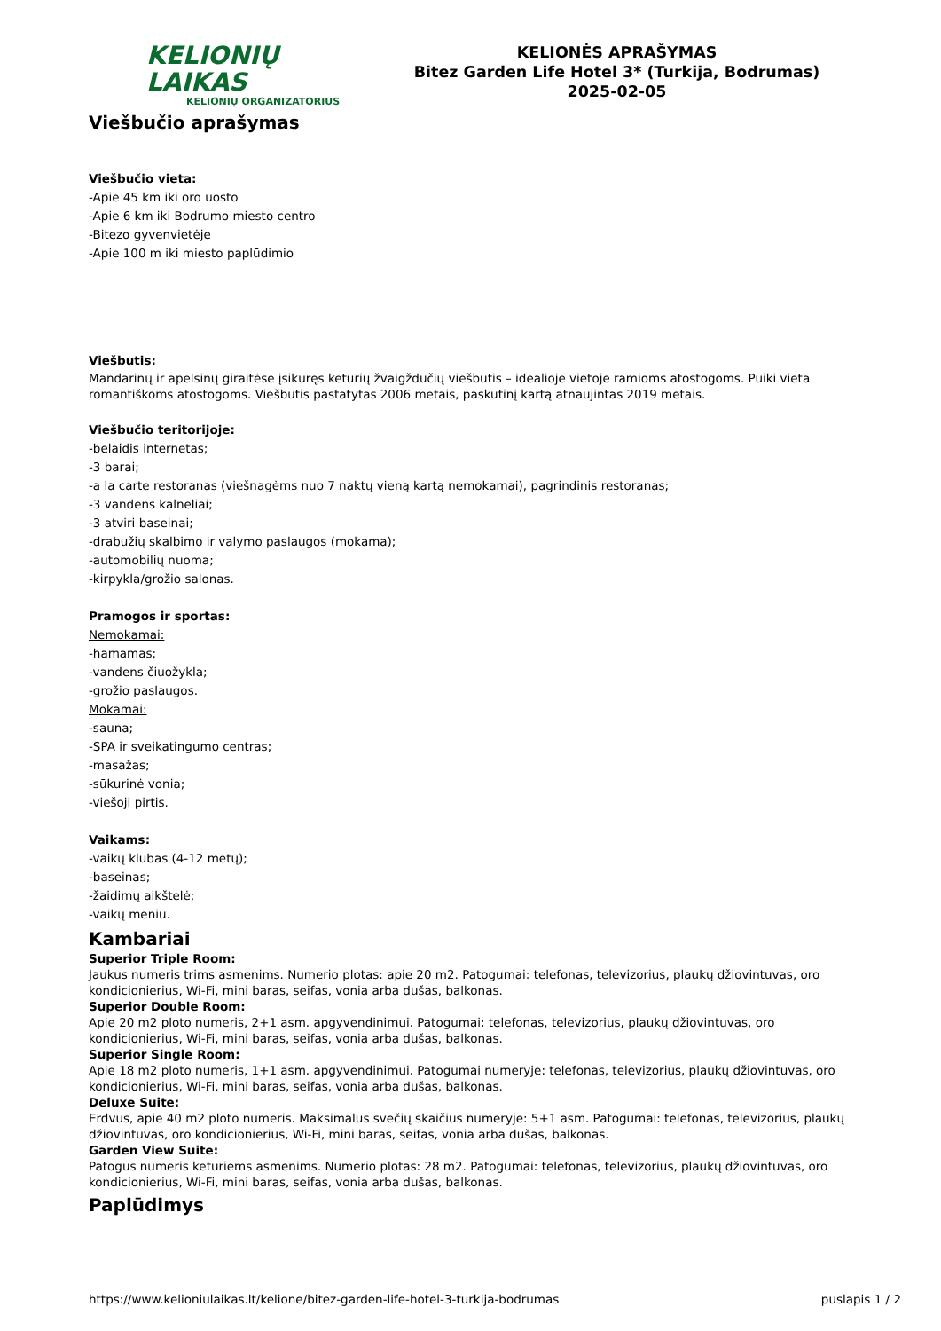KELIONIŲ LAIKAS
KELIONIŲ ORGANIZATORIUS
KELIONĖS APRAŠYMAS
Bitez Garden Life Hotel 3* (Turkija, Bodrumas)
2025-02-05
Viešbučio aprašymas
Viešbučio vieta:
-Apie 45 km iki oro uosto
-Apie 6 km iki Bodrumo miesto centro
-Bitezo gyvenvietėje
-Apie 100 m iki miesto paplūdimio
Viešbutis:
Mandarinų ir apelsinų giraitėse įsikūręs keturių žvaigždučių viešbutis – idealioje vietoje ramioms atostogoms. Puiki vieta romantiškoms atostogoms. Viešbutis pastatytas 2006 metais, paskutinį kartą atnaujintas 2019 metais.
Viešbučio teritorijoje:
-belaidis internetas;
-3 barai;
-a la carte restoranas (viešnagėms nuo 7 naktų vieną kartą nemokamai), pagrindinis restoranas;
-3 vandens kalneliai;
-3 atviri baseinai;
-drabužių skalbimo ir valymo paslaugos (mokama);
-automobilių nuoma;
-kirpykla/grožio salonas.
Pramogos ir sportas:
Nemokamai:
-hamamas;
-vandens čiuožykla;
-grožio paslaugos.
Mokamai:
-sauna;
-SPA ir sveikatingumo centras;
-masažas;
-sūkurinė vonia;
-viešoji pirtis.
Vaikams:
-vaikų klubas (4-12 metų);
-baseinas;
-žaidimų aikštelė;
-vaikų meniu.
Kambariai
Superior Triple Room:
Jaukus numeris trims asmenims. Numerio plotas: apie 20 m2. Patogumai: telefonas, televizorius, plaukų džiovintuvas, oro kondicionierius, Wi-Fi, mini baras, seifas, vonia arba dušas, balkonas.
Superior Double Room:
Apie 20 m2 ploto numeris, 2+1 asm. apgyvendinimui. Patogumai: telefonas, televizorius, plaukų džiovintuvas, oro kondicionierius, Wi-Fi, mini baras, seifas, vonia arba dušas, balkonas.
Superior Single Room:
Apie 18 m2 ploto numeris, 1+1 asm. apgyvendinimui. Patogumai numeryje: telefonas, televizorius, plaukų džiovintuvas, oro kondicionierius, Wi-Fi, mini baras, seifas, vonia arba dušas, balkonas.
Deluxe Suite:
Erdvus, apie 40 m2 ploto numeris. Maksimalus svečių skaičius numeryje: 5+1 asm. Patogumai: telefonas, televizorius, plaukų džiovintuvas, oro kondicionierius, Wi-Fi, mini baras, seifas, vonia arba dušas, balkonas.
Garden View Suite:
Patogus numeris keturiems asmenims. Numerio plotas: 28 m2. Patogumai: telefonas, televizorius, plaukų džiovintuvas, oro kondicionierius, Wi-Fi, mini baras, seifas, vonia arba dušas, balkonas.
Paplūdimys
https://www.kelioniulaikas.lt/kelione/bitez-garden-life-hotel-3-turkija-bodrumas puslapis 1 / 2